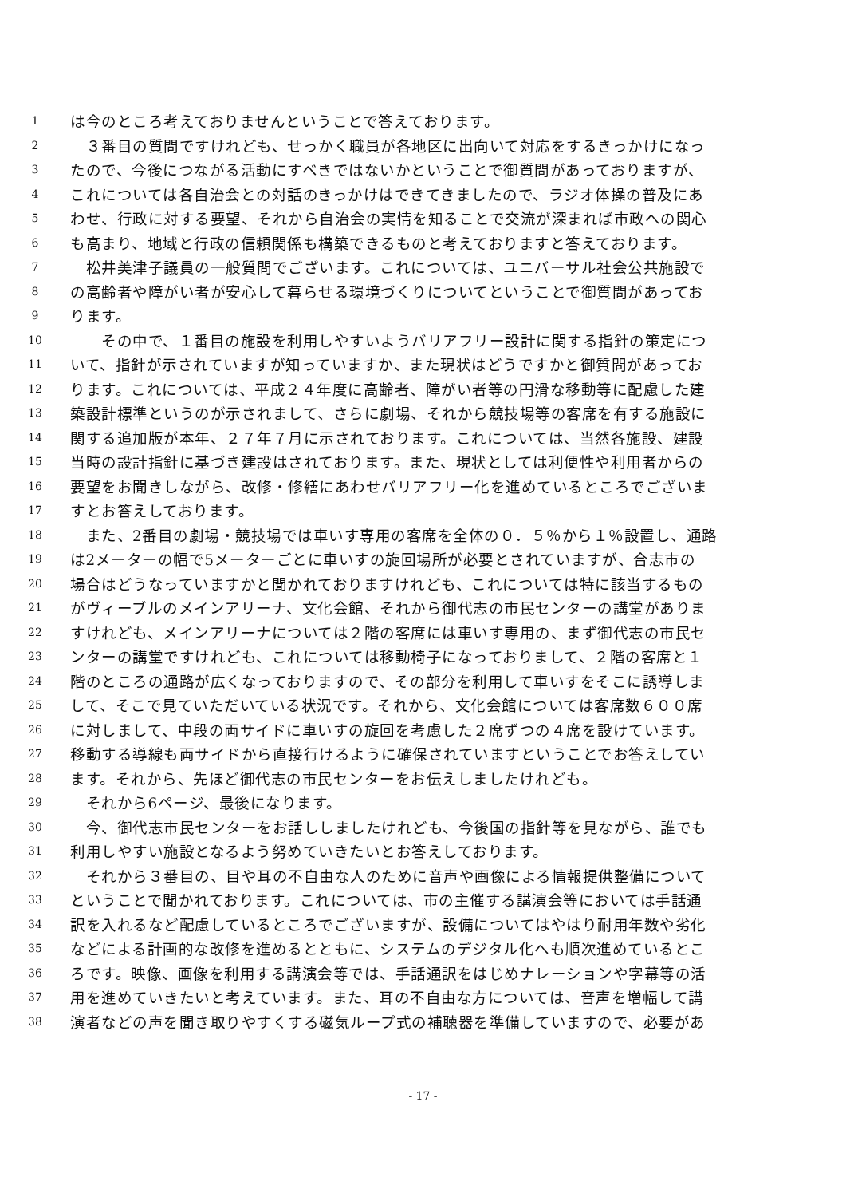1 は今のところ考えておりませんということで答えております。
2　３番目の質問ですけれども、せっかく職員が各地区に出向いて対応をするきっかけになっ
3 たので、今後につながる活動にすべきではないかということで御質問があっておりますが、
4 これについては各自治会との対話のきっかけはできてきましたので、ラジオ体操の普及にあ
5 わせ、行政に対する要望、それから自治会の実情を知ることで交流が深まれば市政への関心
6 も高まり、地域と行政の信頼関係も構築できるものと考えておりますと答えております。
7　松井美津子議員の一般質問でございます。これについては、ユニバーサル社会公共施設で
8 の高齢者や障がい者が安心して暮らせる環境づくりについてということで御質問があってお
9 ります。
10　　その中で、１番目の施設を利用しやすいようバリアフリー設計に関する指針の策定につ
11 いて、指針が示されていますが知っていますか、また現状はどうですかと御質問があってお
12 ります。これについては、平成２４年度に高齢者、障がい者等の円滑な移動等に配慮した建
13 築設計標準というのが示されまして、さらに劇場、それから競技場等の客席を有する施設に
14 関する追加版が本年、２７年７月に示されております。これについては、当然各施設、建設
15 当時の設計指針に基づき建設はされております。また、現状としては利便性や利用者からの
16 要望をお聞きしながら、改修・修繕にあわせバリアフリー化を進めているところでございま
17 すとお答えしております。
18　また、2番目の劇場・競技場では車いす専用の客席を全体の０．５％から１％設置し、通路
19 は2メーターの幅で5メーターごとに車いすの旋回場所が必要とされていますが、合志市の
20 場合はどうなっていますかと聞かれておりますけれども、これについては特に該当するもの
21 がヴィーブルのメインアリーナ、文化会館、それから御代志の市民センターの講堂がありま
22 すけれども、メインアリーナについては２階の客席には車いす専用の、まず御代志の市民セ
23 ンターの講堂ですけれども、これについては移動椅子になっておりまして、２階の客席と１
24 階のところの通路が広くなっておりますので、その部分を利用して車いすをそこに誘導しま
25 して、そこで見ていただいている状況です。それから、文化会館については客席数６００席
26 に対しまして、中段の両サイドに車いすの旋回を考慮した２席ずつの４席を設けています。
27 移動する導線も両サイドから直接行けるように確保されていますということでお答えしてい
28 ます。それから、先ほど御代志の市民センターをお伝えしましたけれども。
29　それから6ページ、最後になります。
30　今、御代志市民センターをお話ししましたけれども、今後国の指針等を見ながら、誰でも
31 利用しやすい施設となるよう努めていきたいとお答えしております。
32　それから３番目の、目や耳の不自由な人のために音声や画像による情報提供整備について
33 ということで聞かれております。これについては、市の主催する講演会等においては手話通
34 訳を入れるなど配慮しているところでございますが、設備についてはやはり耐用年数や劣化
35 などによる計画的な改修を進めるとともに、システムのデジタル化へも順次進めているとこ
36 ろです。映像、画像を利用する講演会等では、手話通訳をはじめナレーションや字幕等の活
37 用を進めていきたいと考えています。また、耳の不自由な方については、音声を増幅して講
38 演者などの声を聞き取りやすくする磁気ループ式の補聴器を準備していますので、必要があ
- 17 -